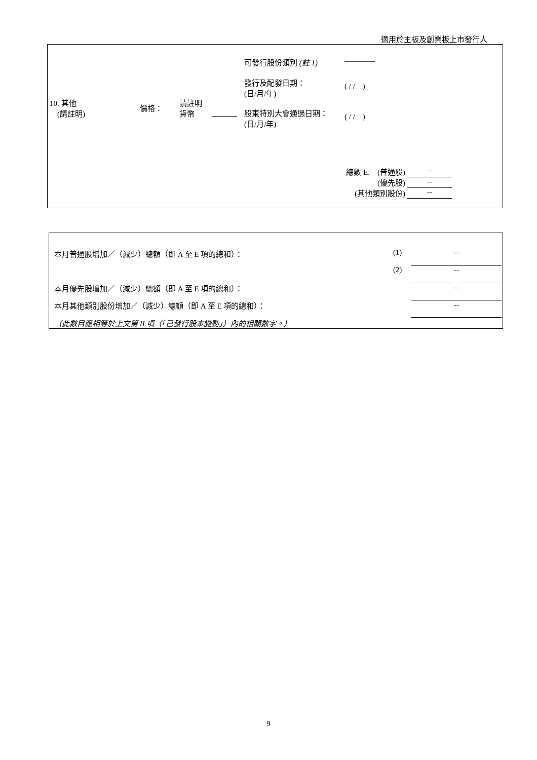適用於主板及創業板上市發行人
| 10. 其他 (請註明) | 價格： | 請註明 貨幣 | 可發行股份類別 (註 1) | ———— |
| | | | 發行及配發日期： (日/月/年) | ( / / ) |
| | | | 股東特別大會通過日期： (日/月/年) | ( / / ) |
| 總數 E. (普通股) | -- |
| (優先股) | -- |
| (其他類別股份) | -- |
| 本月普通股增加／（減少）總額（即 A 至 E 項的總和）： | (1) | -- |
| | (2) | -- |
| 本月優先股增加／（減少）總額（即 A 至 E 項的總和）： | | -- |
| 本月其他類別股份增加／（減少）總額（即 A 至 E 項的總和）： | | -- |
| （此數目應相等於上文第 II 項（「已發行股本變動」）內的相關數字。） | | |
9